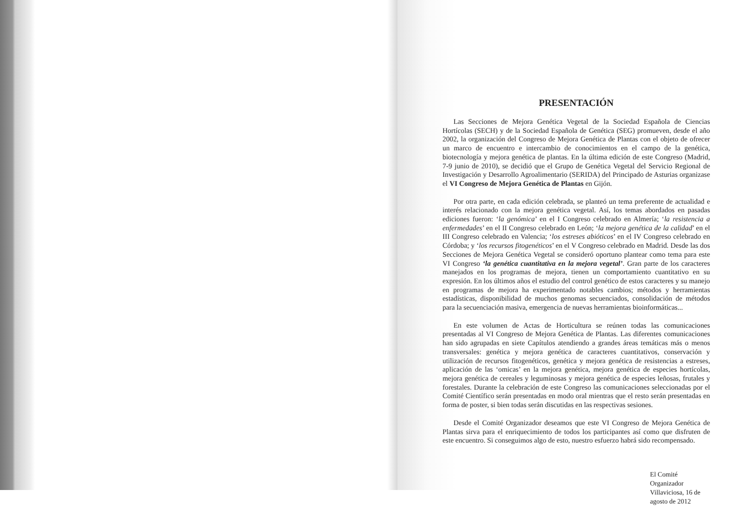PRESENTACIÓN
Las Secciones de Mejora Genética Vegetal de la Sociedad Española de Ciencias Hortícolas (SECH) y de la Sociedad Española de Genética (SEG) promueven, desde el año 2002, la organización del Congreso de Mejora Genética de Plantas con el objeto de ofrecer un marco de encuentro e intercambio de conocimientos en el campo de la genética, biotecnología y mejora genética de plantas. En la última edición de este Congreso (Madrid, 7-9 junio de 2010), se decidió que el Grupo de Genética Vegetal del Servicio Regional de Investigación y Desarrollo Agroalimentario (SERIDA) del Principado de Asturias organizase el VI Congreso de Mejora Genética de Plantas en Gijón.
Por otra parte, en cada edición celebrada, se planteó un tema preferente de actualidad e interés relacionado con la mejora genética vegetal. Así, los temas abordados en pasadas ediciones fueron: ‘la genómica’ en el I Congreso celebrado en Almería; ‘la resistencia a enfermedades’ en el II Congreso celebrado en León; ‘la mejora genética de la calidad’ en el III Congreso celebrado en Valencia; ‘los estreses abióticos’ en el IV Congreso celebrado en Córdoba; y ‘los recursos fitogenéticos’ en el V Congreso celebrado en Madrid. Desde las dos Secciones de Mejora Genética Vegetal se consideró oportuno plantear como tema para este VI Congreso ‘la genética cuantitativa en la mejora vegetal’. Gran parte de los caracteres manejados en los programas de mejora, tienen un comportamiento cuantitativo en su expresión. En los últimos años el estudio del control genético de estos caracteres y su manejo en programas de mejora ha experimentado notables cambios; métodos y herramientas estadísticas, disponibilidad de muchos genomas secuenciados, consolidación de métodos para la secuenciación masiva, emergencia de nuevas herramientas bioinformáticas...
En este volumen de Actas de Horticultura se reúnen todas las comunicaciones presentadas al VI Congreso de Mejora Genética de Plantas. Las diferentes comunicaciones han sido agrupadas en siete Capítulos atendiendo a grandes áreas temáticas más o menos transversales: genética y mejora genética de caracteres cuantitativos, conservación y utilización de recursos fitogenéticos, genética y mejora genética de resistencias a estreses, aplicación de las ‘omicas’ en la mejora genética, mejora genética de especies hortícolas, mejora genética de cereales y leguminosas y mejora genética de especies leñosas, frutales y forestales. Durante la celebración de este Congreso las comunicaciones seleccionadas por el Comité Científico serán presentadas en modo oral mientras que el resto serán presentadas en forma de poster, si bien todas serán discutidas en las respectivas sesiones.
Desde el Comité Organizador deseamos que este VI Congreso de Mejora Genética de Plantas sirva para el enriquecimiento de todos los participantes así como que disfruten de este encuentro. Si conseguimos algo de esto, nuestro esfuerzo habrá sido recompensado.
El Comité Organizador
Villaviciosa, 16 de agosto de 2012